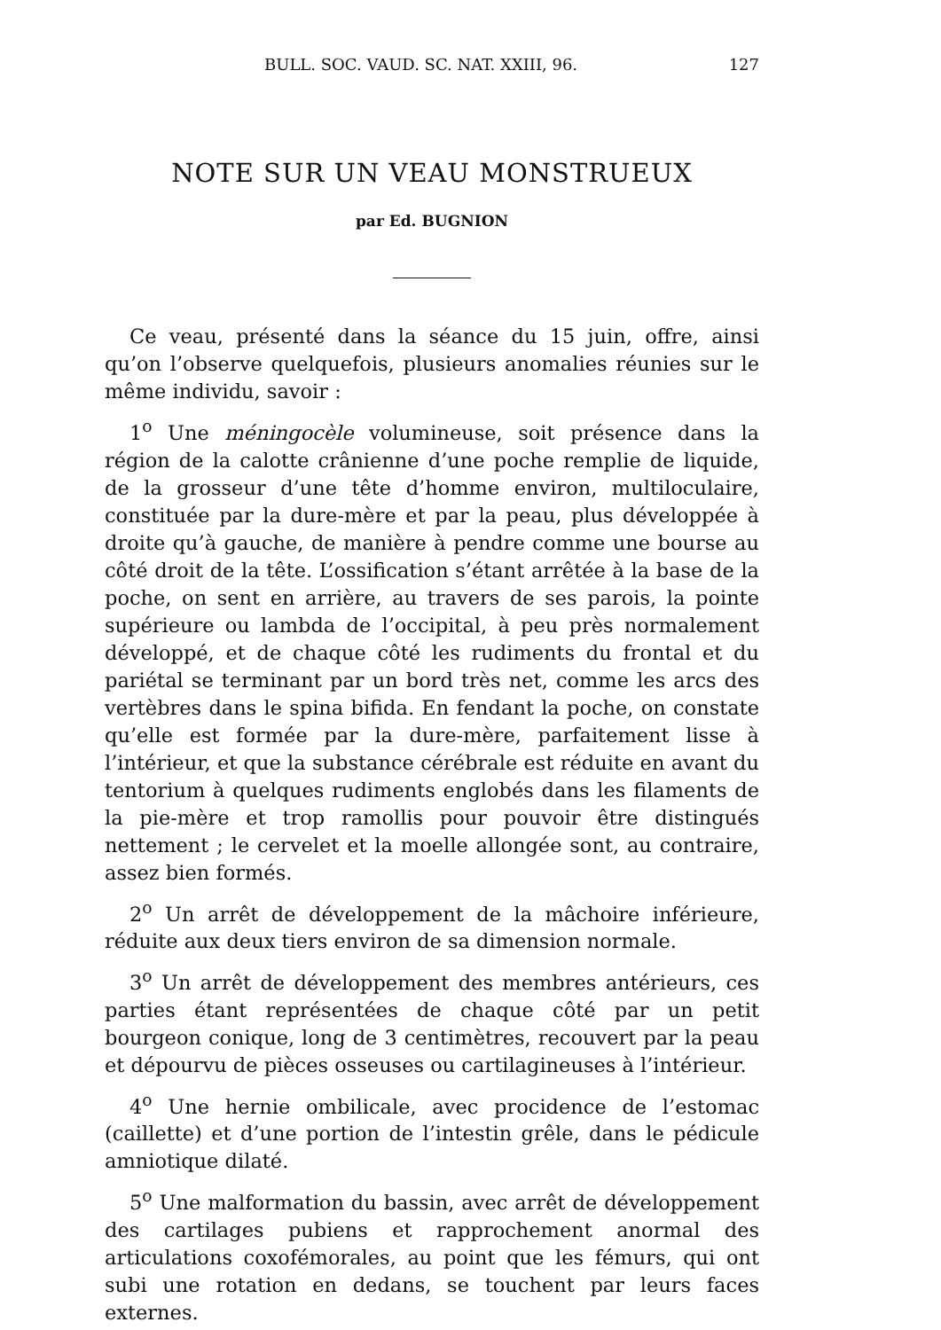BULL. SOC. VAUD. SC. NAT. XXIII, 96. 127
NOTE SUR UN VEAU MONSTRUEUX
par Ed. BUGNION
Ce veau, présenté dans la séance du 15 juin, offre, ainsi qu’on l’observe quelquefois, plusieurs anomalies réunies sur le même individu, savoir :
1<sup>o</sup> Une méningocèle volumineuse, soit présence dans la région de la calotte crânienne d’une poche remplie de liquide, de la grosseur d’une tête d’homme environ, multiloculaire, constituée par la dure-mère et par la peau, plus développée à droite qu’à gauche, de manière à pendre comme une bourse au côté droit de la tête. L’ossification s’étant arrêtée à la base de la poche, on sent en arrière, au travers de ses parois, la pointe supérieure ou lambda de l’occipital, à peu près normalement développé, et de chaque côté les rudiments du frontal et du pariétal se terminant par un bord très net, comme les arcs des vertèbres dans le spina bifida. En fendant la poche, on constate qu’elle est formée par la dure-mère, parfaitement lisse à l’intérieur, et que la substance cérébrale est réduite en avant du tentorium à quelques rudiments englobés dans les filaments de la pie-mère et trop ramollis pour pouvoir être distingués nettement ; le cervelet et la moelle allongée sont, au contraire, assez bien formés.
2<sup>o</sup> Un arrêt de développement de la mâchoire inférieure, réduite aux deux tiers environ de sa dimension normale.
3<sup>o</sup> Un arrêt de développement des membres antérieurs, ces parties étant représentées de chaque côté par un petit bourgeon conique, long de 3 centimètres, recouvert par la peau et dépourvu de pièces osseuses ou cartilagineuses à l’intérieur.
4<sup>o</sup> Une hernie ombilicale, avec procidence de l’estomac (caillette) et d’une portion de l’intestin grêle, dans le pédicule amniotique dilaté.
5<sup>o</sup> Une malformation du bassin, avec arrêt de développement des cartilages pubiens et rapprochement anormal des articulations coxofémorales, au point que les fémurs, qui ont subi une rotation en dedans, se touchent par leurs faces externes.